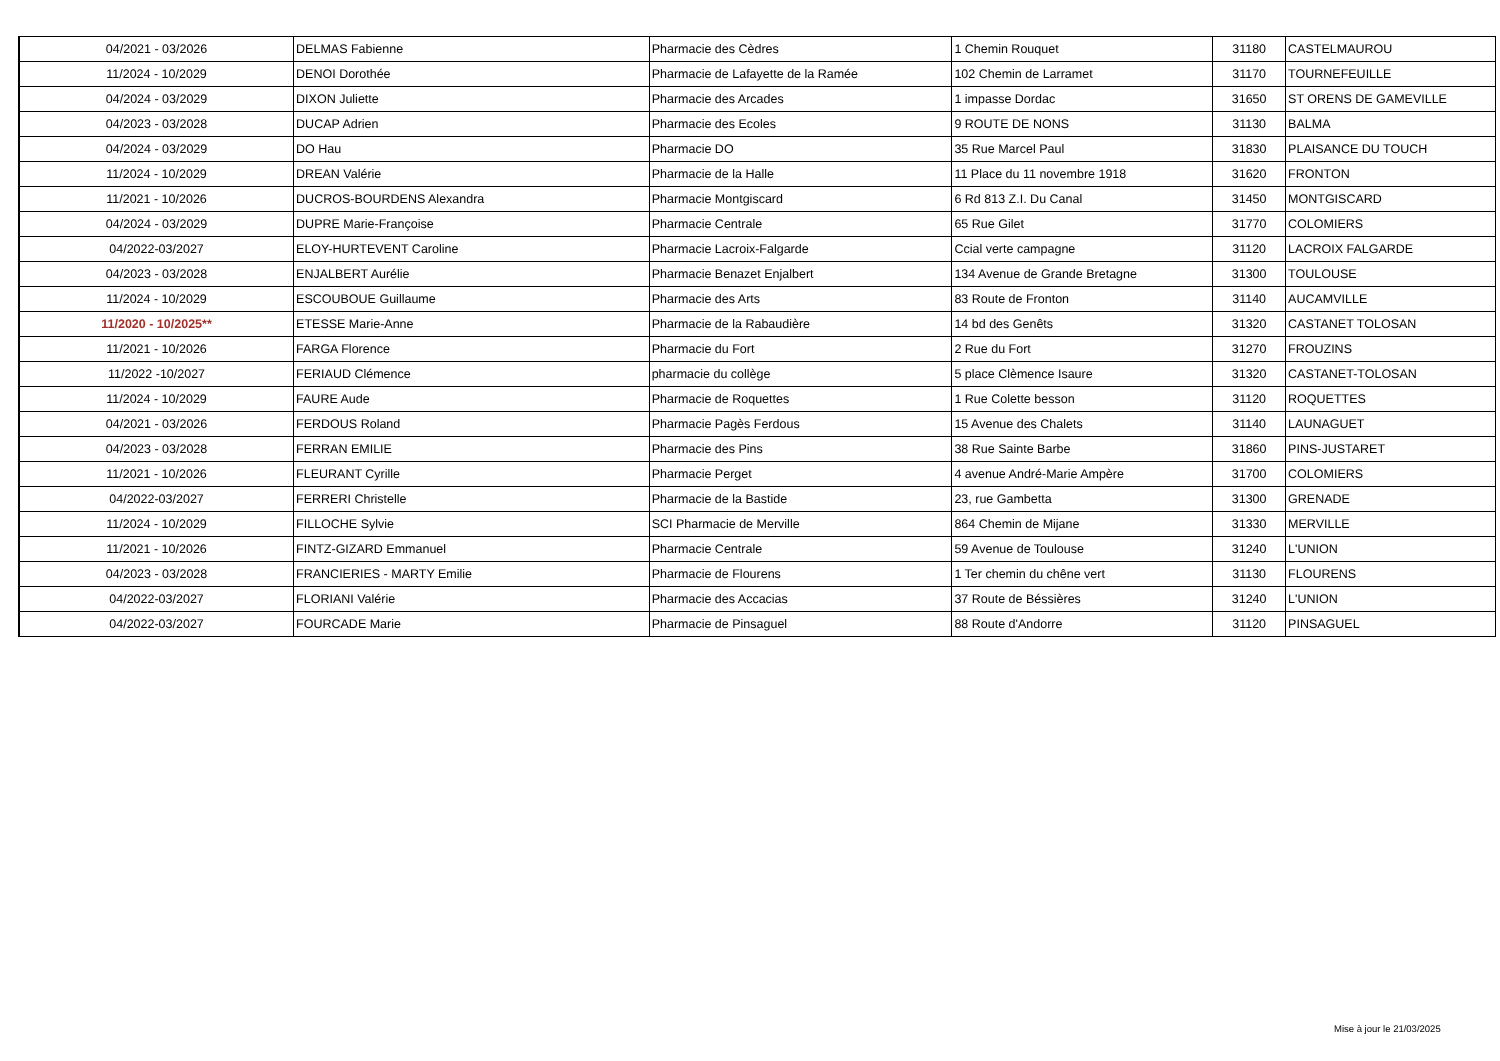| 04/2021 - 03/2026 | DELMAS Fabienne | Pharmacie des Cèdres | 1 Chemin Rouquet | 31180 | CASTELMAUROU |
| 11/2024 - 10/2029 | DENOI Dorothée | Pharmacie de Lafayette de la Ramée | 102 Chemin de Larramet | 31170 | TOURNEFEUILLE |
| 04/2024 - 03/2029 | DIXON Juliette | Pharmacie des Arcades | 1 impasse Dordac | 31650 | ST ORENS DE GAMEVILLE |
| 04/2023 - 03/2028 | DUCAP Adrien | Pharmacie des Ecoles | 9 ROUTE DE NONS | 31130 | BALMA |
| 04/2024 - 03/2029 | DO Hau | Pharmacie DO | 35 Rue Marcel Paul | 31830 | PLAISANCE DU TOUCH |
| 11/2024 - 10/2029 | DREAN Valérie | Pharmacie de la Halle | 11 Place du 11 novembre 1918 | 31620 | FRONTON |
| 11/2021 - 10/2026 | DUCROS-BOURDENS Alexandra | Pharmacie Montgiscard | 6 Rd 813 Z.I. Du Canal | 31450 | MONTGISCARD |
| 04/2024 - 03/2029 | DUPRE Marie-Françoise | Pharmacie Centrale | 65 Rue Gilet | 31770 | COLOMIERS |
| 04/2022-03/2027 | ELOY-HURTEVENT Caroline | Pharmacie Lacroix-Falgarde | Ccial verte campagne | 31120 | LACROIX FALGARDE |
| 04/2023 - 03/2028 | ENJALBERT Aurélie | Pharmacie Benazet Enjalbert | 134 Avenue de Grande Bretagne | 31300 | TOULOUSE |
| 11/2024 - 10/2029 | ESCOUBOUE Guillaume | Pharmacie des Arts | 83 Route de Fronton | 31140 | AUCAMVILLE |
| 11/2020 - 10/2025** | ETESSE Marie-Anne | Pharmacie de la Rabaudière | 14 bd des Genêts | 31320 | CASTANET TOLOSAN |
| 11/2021 - 10/2026 | FARGA Florence | Pharmacie du Fort | 2 Rue du Fort | 31270 | FROUZINS |
| 11/2022 -10/2027 | FERIAUD Clémence | pharmacie du collège | 5 place Clèmence Isaure | 31320 | CASTANET-TOLOSAN |
| 11/2024 - 10/2029 | FAURE Aude | Pharmacie de Roquettes | 1 Rue Colette besson | 31120 | ROQUETTES |
| 04/2021 - 03/2026 | FERDOUS Roland | Pharmacie Pagès Ferdous | 15 Avenue des Chalets | 31140 | LAUNAGUET |
| 04/2023 - 03/2028 | FERRAN EMILIE | Pharmacie des Pins | 38 Rue Sainte Barbe | 31860 | PINS-JUSTARET |
| 11/2021 - 10/2026 | FLEURANT Cyrille | Pharmacie Perget | 4 avenue André-Marie Ampère | 31700 | COLOMIERS |
| 04/2022-03/2027 | FERRERI Christelle | Pharmacie de la Bastide | 23, rue Gambetta | 31300 | GRENADE |
| 11/2024 - 10/2029 | FILLOCHE Sylvie | SCI Pharmacie de Merville | 864 Chemin de Mijane | 31330 | MERVILLE |
| 11/2021 - 10/2026 | FINTZ-GIZARD Emmanuel | Pharmacie Centrale | 59 Avenue de Toulouse | 31240 | L'UNION |
| 04/2023 - 03/2028 | FRANCIERIES - MARTY Emilie | Pharmacie de Flourens | 1 Ter chemin du chêne vert | 31130 | FLOURENS |
| 04/2022-03/2027 | FLORIANI Valérie | Pharmacie des Accacias | 37 Route de Béssières | 31240 | L'UNION |
| 04/2022-03/2027 | FOURCADE Marie | Pharmacie de Pinsaguel | 88 Route d'Andorre | 31120 | PINSAGUEL |
Mise à jour le 21/03/2025